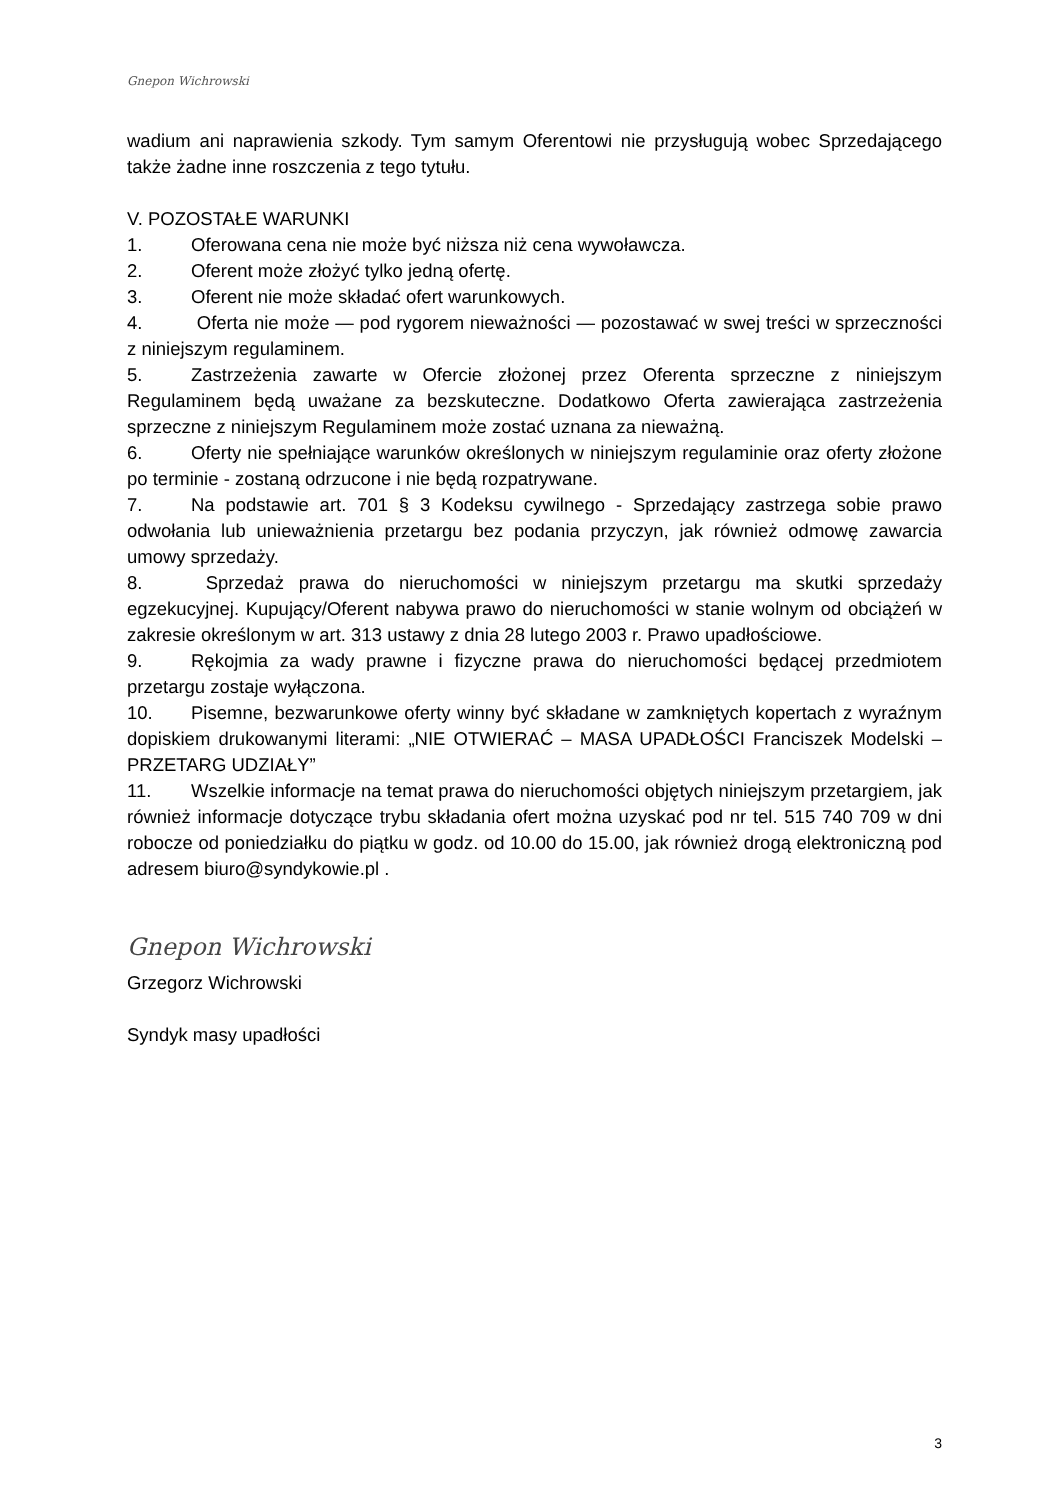Gnepon Wichrowski
wadium ani naprawienia szkody. Tym samym Oferentowi nie przysługują wobec Sprzedającego także żadne inne roszczenia z tego tytułu.
V. POZOSTAŁE WARUNKI
1. Oferowana cena nie może być niższa niż cena wywoławcza.
2. Oferent może złożyć tylko jedną ofertę.
3. Oferent nie może składać ofert warunkowych.
4. Oferta nie może — pod rygorem nieważności — pozostawać w swej treści w sprzeczności z niniejszym regulaminem.
5. Zastrzeżenia zawarte w Ofercie złożonej przez Oferenta sprzeczne z niniejszym Regulaminem będą uważane za bezskuteczne. Dodatkowo Oferta zawierająca zastrzeżenia sprzeczne z niniejszym Regulaminem może zostać uznana za nieważną.
6. Oferty nie spełniające warunków określonych w niniejszym regulaminie oraz oferty złożone po terminie - zostaną odrzucone i nie będą rozpatrywane.
7. Na podstawie art. 701 § 3 Kodeksu cywilnego - Sprzedający zastrzega sobie prawo odwołania lub unieważnienia przetargu bez podania przyczyn, jak również odmowę zawarcia umowy sprzedaży.
8. Sprzedaż prawa do nieruchomości w niniejszym przetargu ma skutki sprzedaży egzekucyjnej. Kupujący/Oferent nabywa prawo do nieruchomości w stanie wolnym od obciążeń w zakresie określonym w art. 313 ustawy z dnia 28 lutego 2003 r. Prawo upadłościowe.
9. Rękojmia za wady prawne i fizyczne prawa do nieruchomości będącej przedmiotem przetargu zostaje wyłączona.
10. Pisemne, bezwarunkowe oferty winny być składane w zamkniętych kopertach z wyraźnym dopiskiem drukowanymi literami: „NIE OTWIERAĆ – MASA UPADŁOŚCI Franciszek Modelski – PRZETARG UDZIAŁY”
11. Wszelkie informacje na temat prawa do nieruchomości objętych niniejszym przetargiem, jak również informacje dotyczące trybu składania ofert można uzyskać pod nr tel. 515 740 709 w dni robocze od poniedziałku do piątku w godz. od 10.00 do 15.00, jak również drogą elektroniczną pod adresem biuro@syndykowie.pl .
Gnepon Wichrowski
Grzegorz Wichrowski
Syndyk masy upadłości
3